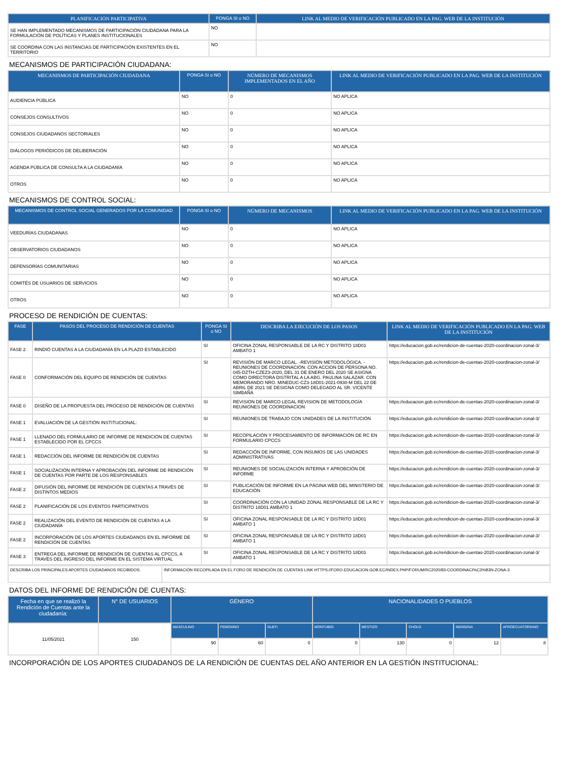| PLANIFICACIÓN PARTICIPATIVA | PONGA SI o NO | LINK AL MEDIO DE VERIFICACIÓN PUBLICADO EN LA PAG. WEB DE LA INSTITUCIÓN |
| --- | --- | --- |
| SE HAN IMPLEMENTADO MECANISMOS DE PARTICIPACIÓN CIUDADANA PARA LA FORMULACIÓN DE POLÍTICAS Y PLANES INSTITUCIONALES | NO | |
| SE COORDINA CON LAS INSTANCIAS DE PARTICIPACIÓN EXISTENTES EN EL TERRITORIO | NO | |
MECANISMOS DE PARTICIPACIÓN CIUDADANA:
| MECANISMOS DE PARTICIPACIÓN CIUDADANA | PONGA SI o NO | NÚMERO DE MECANISMOS IMPLEMENTADOS EN EL AÑO | LINK AL MEDIO DE VERIFICACIÓN PUBLICADO EN LA PAG. WEB DE LA INSTITUCIÓN |
| --- | --- | --- | --- |
| AUDIENCIA PÚBLICA | NO | 0 | NO APLICA |
| CONSEJOS CONSULTIVOS | NO | 0 | NO APLICA |
| CONSEJOS CIUDADANOS SECTORIALES | NO | 0 | NO APLICA |
| DIÁLOGOS PERIÓDICOS DE DELIBERACIÓN | NO | 0 | NO APLICA |
| AGENDA PÚBLICA DE CONSULTA A LA CIUDADANÍA | NO | 0 | NO APLICA |
| OTROS | NO | 0 | NO APLICA |
MECANISMOS DE CONTROL SOCIAL:
| MECANISMOS DE CONTROL SOCIAL GENERADOS POR LA COMUNIDAD | PONGA SI o NO | NÚMERO DE MECANISMOS | LINK AL MEDIO DE VERIFICACIÓN PUBLICADO EN LA PAG. WEB DE LA INSTITUCIÓN |
| --- | --- | --- | --- |
| VEEDURÍAS CIUDADANAS | NO | 0 | NO APLICA |
| OBSERVATORIOS CIUDADANOS | NO | 0 | NO APLICA |
| DEFENSORÍAS COMUNITARIAS | NO | 0 | NO APLICA |
| COMITÉS DE USUARIOS DE SERVICIOS | NO | 0 | NO APLICA |
| OTROS | NO | 0 | NO APLICA |
PROCESO DE RENDICIÓN DE CUENTAS:
| FASE | PASOS DEL PROCESO DE RENDICIÓN DE CUENTAS | PONGA SI o NO | DESCRIBA LA EJECUCIÓN DE LOS PASOS | LINK AL MEDIO DE VERIFICACIÓN PUBLICADO EN LA PAG. WEB DE LA INSTITUCIÓN |
| --- | --- | --- | --- | --- |
| FASE 2 | RINDIÓ CUENTAS A LA CIUDADANÍA EN LA PLAZO ESTABLECIDO | SI | OFICINA ZONAL RESPONSABLE DE LA RC Y DISTRITO 18D01 AMBATO 1 | https://educacion.gob.ec/rendicion-de-cuentas-2020-coordinacion-zonal-3/ |
| FASE 0 | CONFORMACIÓN DEL EQUIPO DE RENDICIÓN DE CUENTAS | SI | REVISIÓN DE MARCO LEGAL. -REVISIÓN METODOLÓGICA. -REUNIONES DE COORDINACIÓN. CON ACCION DE PERSONA NO. 045-DZTH-CZEZ3-2020, DEL 31 DE ENERO DEL 2020 SE ASIGNA COMO DIRECTORA DISTRITAL A LA ABG. PAULINA SALAZAR. CON MEMORANDO NRO. MINEDUC-CZ3-18D01-2021-0930-M DEL 22 DE ABRIL DE 2021 SE DESIGNA COMO DELEGADO AL SR. VICENTE SIMBAÑA | https://educacion.gob.ec/rendicion-de-cuentas-2020-coordinacion-zonal-3/ |
| FASE 0 | DISEÑO DE LA PROPUESTA DEL PROCESO DE RENDICIÓN DE CUENTAS | SI | REVISION DE MARCO LEGAL REVISION DE METODOLOGÍA REUNIONES DE COORDINACION | https://educacion.gob.ec/rendicion-de-cuentas-2020-coordinacion-zonal-3/ |
| FASE 1 | EVALUACIÓN DE LA GESTIÓN INSTITUCIONAL: | SI | REUNIONES DE TRABAJO CON UNIDADES DE LA INSTITUCIÓN | https://educacion.gob.ec/rendicion-de-cuentas-2020-coordinacion-zonal-3/ |
| FASE 1 | LLENADO DEL FORMULARIO DE INFORME DE RENDICIÓN DE CUENTAS ESTABLECIDO POR EL CPCCS | SI | RECOPILACIÓN Y PROCESAMIENTO DE INFORMACIÓN DE RC EN FORMULARIO CPCCS | https://educacion.gob.ec/rendicion-de-cuentas-2020-coordinacion-zonal-3/ |
| FASE 1 | REDACCIÓN DEL INFORME DE RENDICIÓN DE CUENTAS | SI | REDACCIÓN DE INFORME, CON INSUMOS DE LAS UNIDADES ADMINISTRATIVAS | https://educacion.gob.ec/rendicion-de-cuentas-2020-coordinacion-zonal-3/ |
| FASE 1 | SOCIALIZACIÓN INTERNA Y APROBACIÓN DEL INFORME DE RENDICIÓN DE CUENTAS POR PARTE DE LOS RESPONSABLES | SI | REUNIONES DE SOCIALIZACIÓN INTERNA Y APROBCIÓN DE INFORME | https://educacion.gob.ec/rendicion-de-cuentas-2020-coordinacion-zonal-3/ |
| FASE 2 | DIFUSIÓN DEL INFORME DE RENDICIÓN DE CUENTAS A TRAVÉS DE DISTINTOS MEDIOS | SI | PUBLICACIÓN DE INFORME EN LA PÁGINA WEB DEL MINISTERIO DE EDUCACIÓN | https://educacion.gob.ec/rendicion-de-cuentas-2020-coordinacion-zonal-3/ |
| FASE 2 | PLANIFICACIÓN DE LOS EVENTOS PARTICIPATIVOS | SI | COORDINACIÓN CON LA UNIDAD ZONAL RESPONSABLE DE LA RC Y DISTRITO 18D01 AMBATO 1 | https://educacion.gob.ec/rendicion-de-cuentas-2020-coordinacion-zonal-3/ |
| FASE 2 | REALIZACIÓN DEL EVENTO DE RENDICIÓN DE CUENTAS A LA CIUDADANÍA | SI | OFICINA ZONAL RESPONSABLE DE LA RC Y DISTRITO 18D01 AMBATO 1 | https://educacion.gob.ec/rendicion-de-cuentas-2020-coordinacion-zonal-3/ |
| FASE 2 | INCORPORACIÓN DE LOS APORTES CIUDADANOS EN EL INFORME DE RENDICIÓN DE CUENTAS | SI | OFICINA ZONAL RESPONSABLE DE LA RC Y DISTRITO 18D01 AMBATO 1 | https://educacion.gob.ec/rendicion-de-cuentas-2020-coordinacion-zonal-3/ |
| FASE 3 | ENTREGA DEL INFORME DE RENDICIÓN DE CUENTAS AL CPCCS, A TRAVÉS DEL INGRESO DEL INFORME EN EL SISTEMA VIRTUAL | SI | OFICINA ZONAL RESPONSABLE DE LA RC Y DISTRITO 18D01 AMBATO 1 | https://educacion.gob.ec/rendicion-de-cuentas-2020-coordinacion-zonal-3/ |
| DESCRIBA LOS PRINCIPALES APORTES CIUDADANOS RECIBIDOS: | INFORMACIÓN RECOPILADA EN EL FORO DE RENDICIÓN DE CUENTAS LINK HTTPS://FORO.EDUCACION.GOB.EC/INDEX.PHP/FORUM/RC2020/83-COORDINACI%C3%B3N-ZONA-3 |
DATOS DEL INFORME DE RENDICIÓN DE CUENTAS:
| Fecha en que se realizó la Rendición de Cuentas ante la ciudadanía: | N° DE USUARIOS | GÉNERO | | | NACIONALIDADES O PUEBLOS | | | | |
| --- | --- | --- | --- | --- | --- | --- | --- | --- | --- |
| 11/05/2021 | 150 | MASCULINO | FEMENINO | GLBTI | MONTUBIO | MESTIZO | CHOLO | INDIGENA | AFROECUATORIANO |
| | | 90 | 60 | 0 | 0 | 130 | 0 | 12 | 8 |
INCORPORACIÓN DE LOS APORTES CIUDADANOS DE LA RENDICIÓN DE CUENTAS DEL AÑO ANTERIOR EN LA GESTIÓN INSTITUCIONAL: